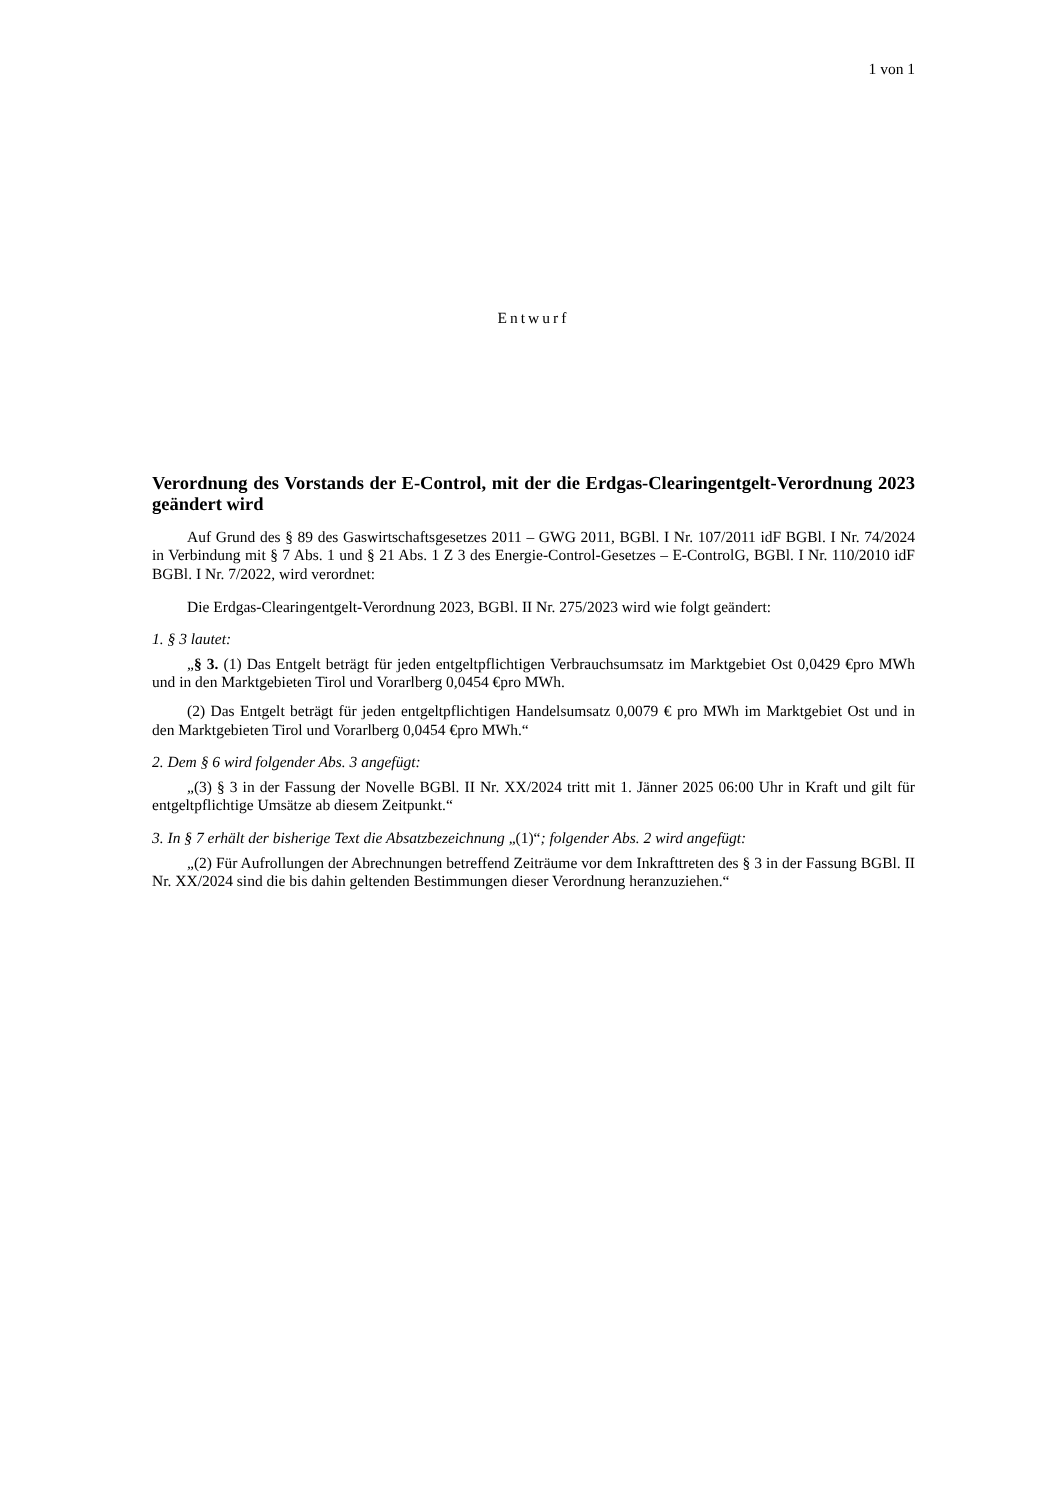1 von 1
Entwurf
Verordnung des Vorstands der E-Control, mit der die Erdgas-Clearingentgelt-Verordnung 2023 geändert wird
Auf Grund des § 89 des Gaswirtschaftsgesetzes 2011 – GWG 2011, BGBl. I Nr. 107/2011 idF BGBl. I Nr. 74/2024 in Verbindung mit § 7 Abs. 1 und § 21 Abs. 1 Z 3 des Energie-Control-Gesetzes – E-ControlG, BGBl. I Nr. 110/2010 idF BGBl. I Nr. 7/2022, wird verordnet:
Die Erdgas-Clearingentgelt-Verordnung 2023, BGBl. II Nr. 275/2023 wird wie folgt geändert:
1. § 3 lautet:
„§ 3. (1) Das Entgelt beträgt für jeden entgeltpflichtigen Verbrauchsumsatz im Marktgebiet Ost 0,0429 €pro MWh und in den Marktgebieten Tirol und Vorarlberg 0,0454 €pro MWh.
(2) Das Entgelt beträgt für jeden entgeltpflichtigen Handelsumsatz 0,0079 € pro MWh im Marktgebiet Ost und in den Marktgebieten Tirol und Vorarlberg 0,0454 €pro MWh.“
2. Dem § 6 wird folgender Abs. 3 angefügt:
„(3) § 3 in der Fassung der Novelle BGBl. II Nr. XX/2024 tritt mit 1. Jänner 2025 06:00 Uhr in Kraft und gilt für entgeltpflichtige Umsätze ab diesem Zeitpunkt.“
3. In § 7 erhält der bisherige Text die Absatzbezeichnung „(1)“; folgender Abs. 2 wird angefügt:
„(2) Für Aufrollungen der Abrechnungen betreffend Zeiträume vor dem Inkrafttreten des § 3 in der Fassung BGBl. II Nr. XX/2024 sind die bis dahin geltenden Bestimmungen dieser Verordnung heranzuziehen.“